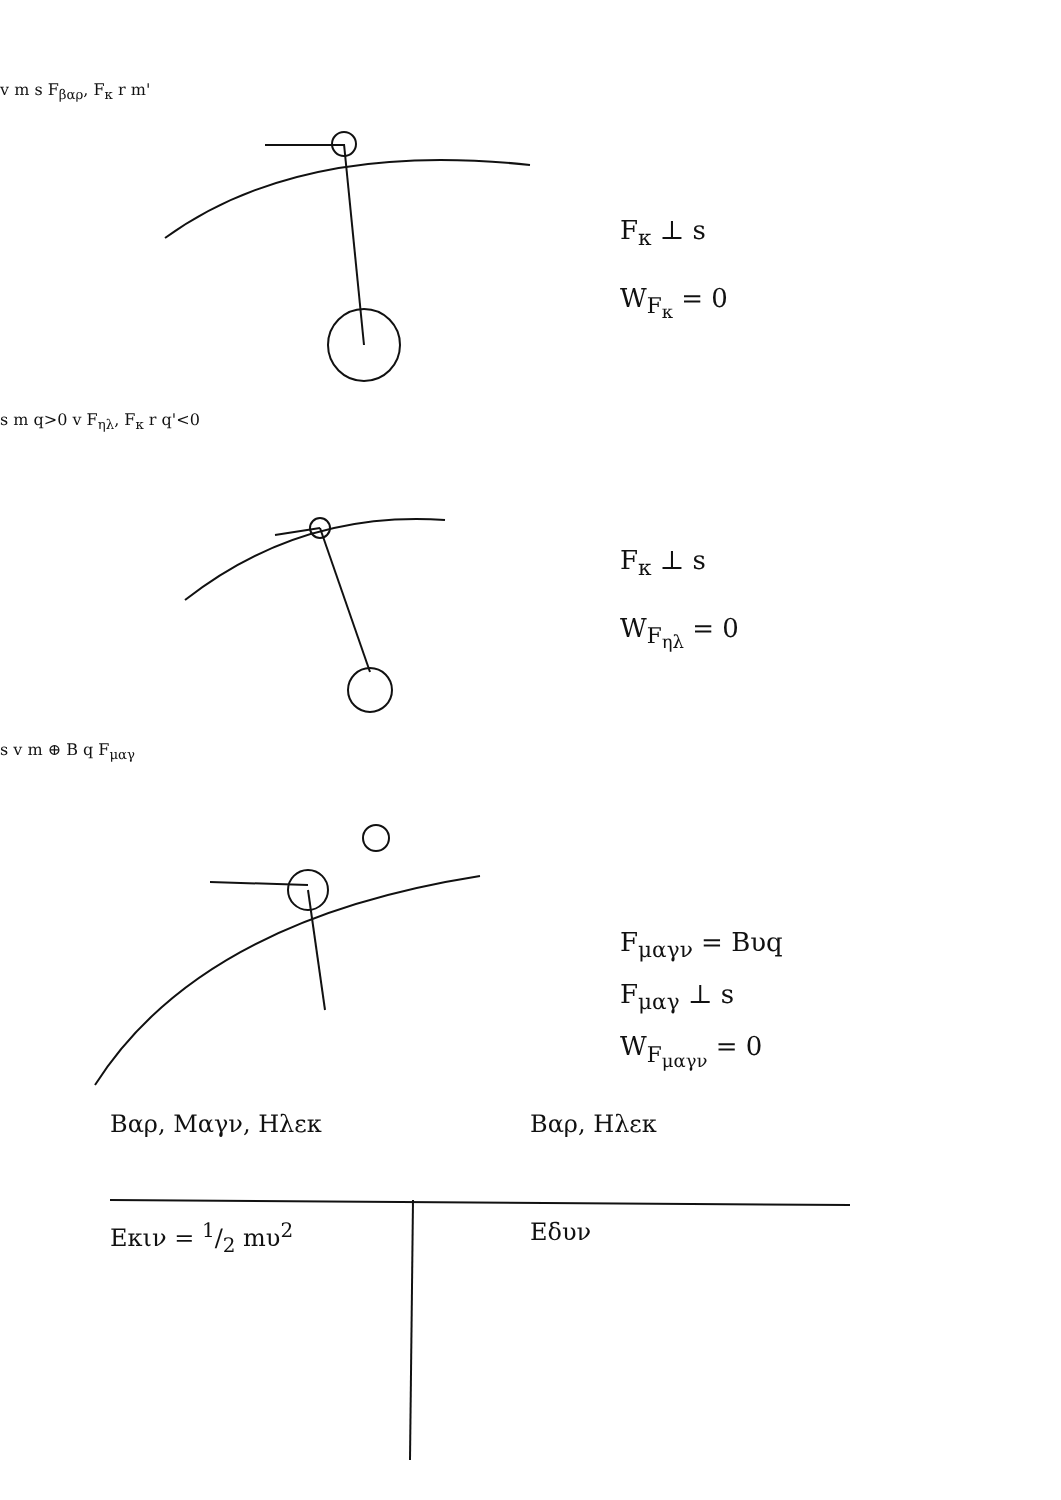v m s F<sub>βαρ</sub>, F<sub>κ</sub> r m'
F<sub>κ</sub> ⊥ s
W<sub>F<sub>κ</sub></sub> = 0
s m q>0 v F<sub>ηλ</sub>, F<sub>κ</sub> r q'<0
F<sub>κ</sub> ⊥ s
W<sub>F<sub>ηλ</sub></sub> = 0
s v m ⊕ B q F<sub>μαγ</sub>
F<sub>μαγν</sub> = Bυq
F<sub>μαγ</sub> ⊥ s
W<sub>F<sub>μαγν</sub></sub> = 0
Βαρ, Μαγν, Ηλεκ Βαρ, Ηλεκ
Εκιν = 1/2 mυ<sup>2</sup> Εδυν